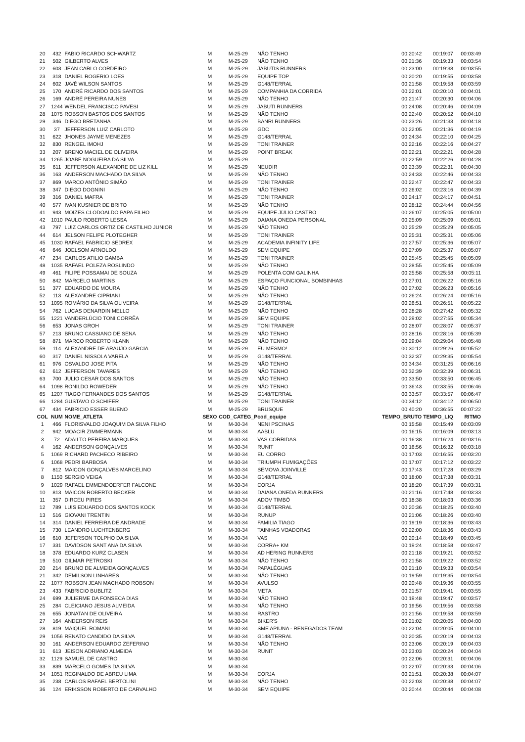| 20 | 432 | FABIO RICARDO SCHWARTZ | M | M-25-29 | NÃO TENHO | 00:20:42 | 00:19:07 | 00:03:49 |
| 21 | 502 | GILBERTO ALVES | M | M-25-29 | NÃO TENHO | 00:21:36 | 00:19:33 | 00:03:54 |
| 22 | 603 | JEAN CARLO CORDEIRO | M | M-25-29 | JABUTIS RUNNERS | 00:23:00 | 00:19:38 | 00:03:55 |
| 23 | 318 | DANIEL ROGERIO LOES | M | M-25-29 | EQUIPE TOP | 00:20:20 | 00:19:55 | 00:03:58 |
| 24 | 602 | JAVÉ WILSON SANTOS | M | M-25-29 | G148/TERRAL | 00:21:58 | 00:19:58 | 00:03:59 |
| 25 | 170 | ANDRÉ RICARDO DOS SANTOS | M | M-25-29 | COMPANHIA DA CORRIDA | 00:22:01 | 00:20:10 | 00:04:01 |
| 26 | 169 | ANDRÉ PEREIRA NUNES | M | M-25-29 | NÃO TENHO | 00:21:47 | 00:20:30 | 00:04:06 |
| 27 | 1244 | WENDEL FRANCISCO PAVESI | M | M-25-29 | JABUTI RUNNERS | 00:24:08 | 00:20:46 | 00:04:09 |
| 28 | 1075 | ROBSON BASTOS DOS SANTOS | M | M-25-29 | NÃO TENHO | 00:22:40 | 00:20:52 | 00:04:10 |
| 29 | 346 | DIEGO BRETANHA | M | M-25-29 | BANRI RUNNERS | 00:23:26 | 00:21:33 | 00:04:18 |
| 30 | 37 | JEFFERSON LUIZ CARLOTO | M | M-25-29 | GDC | 00:22:05 | 00:21:36 | 00:04:19 |
| 31 | 622 | JHONES JAYME MENEZES | M | M-25-29 | G148/TERRAL | 00:24:34 | 00:22:10 | 00:04:25 |
| 32 | 830 | RENGEL IMOHJ | M | M-25-29 | TONI TRAINER | 00:22:16 | 00:22:16 | 00:04:27 |
| 33 | 207 | BRENO MACIEL DE OLIVEIRA | M | M-25-29 | POINT BREAK | 00:22:21 | 00:22:21 | 00:04:28 |
| 34 | 1265 | JOABE NOGUEIRA DA SILVA | M | M-25-29 | | 00:22:59 | 00:22:26 | 00:04:28 |
| 35 | 611 | JEFFERSON ALEXANDRE DE LIZ KILL | M | M-25-29 | NEUDIR | 00:23:39 | 00:22:31 | 00:04:30 |
| 36 | 163 | ANDERSON MACHADO DA SILVA | M | M-25-29 | NÃO TENHO | 00:24:33 | 00:22:46 | 00:04:33 |
| 37 | 869 | MARCO ANTÔNIO SIMÃO | M | M-25-29 | TONI TRAINER | 00:22:47 | 00:22:47 | 00:04:33 |
| 38 | 347 | DIEGO DOGNINI | M | M-25-29 | NÃO TENHO | 00:26:02 | 00:23:16 | 00:04:39 |
| 39 | 316 | DANIEL MAFRA | M | M-25-29 | TONI TRAINER | 00:24:17 | 00:24:17 | 00:04:51 |
| 40 | 577 | IVAN KUSNIER DE BRITO | M | M-25-29 | NÃO TENHO | 00:28:12 | 00:24:44 | 00:04:56 |
| 41 | 943 | MOIZES CLODOALDO PAPA FILHO | M | M-25-29 | EQUIPE JÚLIO CASTRO | 00:26:07 | 00:25:05 | 00:05:00 |
| 42 | 1010 | PAULO ROBERTO LESSA | M | M-25-29 | DAIANA ONEDA PERSONAL | 00:25:09 | 00:25:09 | 00:05:01 |
| 43 | 797 | LUIZ CARLOS ORTIZ DE CASTILHO JUNIOR | M | M-25-29 | NÃO TENHO | 00:25:29 | 00:25:29 | 00:05:05 |
| 44 | 614 | JELSON FELIPE PLOTEGHER | M | M-25-29 | TONI TRAINER | 00:25:31 | 00:25:31 | 00:05:06 |
| 45 | 1030 | RAFAEL FABRICIO SEDREX | M | M-25-29 | ACADEMIA INFINITY LIFE | 00:27:57 | 00:25:36 | 00:05:07 |
| 46 | 646 | JOELSOM ARNOLDO | M | M-25-29 | SEM EQUIPE | 00:27:09 | 00:25:37 | 00:05:07 |
| 47 | 234 | CARLOS ATILIO GAMBA | M | M-25-29 | TONI TRAINER | 00:25:45 | 00:25:45 | 00:05:09 |
| 48 | 1035 | RAFAEL POLEZA ROSLINDO | M | M-25-29 | NÃO TENHO | 00:28:55 | 00:25:45 | 00:05:09 |
| 49 | 461 | FILIPE POSSAMAI DE SOUZA | M | M-25-29 | POLENTA COM GALINHA | 00:25:58 | 00:25:58 | 00:05:11 |
| 50 | 842 | MARCELO MARTINS | M | M-25-29 | ESPAÇO FUNCIONAL BOMBINHAS | 00:27:01 | 00:26:22 | 00:05:16 |
| 51 | 377 | EDUARDO DE MOURA | M | M-25-29 | NÃO TENHO | 00:27:02 | 00:26:23 | 00:05:16 |
| 52 | 113 | ALEXANDRE CIPRIANI | M | M-25-29 | NÃO TENHO | 00:26:24 | 00:26:24 | 00:05:16 |
| 53 | 1095 | ROMÁRIO DA SILVA OLIVEIRA | M | M-25-29 | G148/TERRAL | 00:26:51 | 00:26:51 | 00:05:22 |
| 54 | 762 | LUCAS DENARDIN MELLO | M | M-25-29 | NÃO TENHO | 00:28:28 | 00:27:42 | 00:05:32 |
| 55 | 1221 | VANDERLÚCIO TONI CORRÊA | M | M-25-29 | SEM EQUIPE | 00:29:02 | 00:27:55 | 00:05:34 |
| 56 | 653 | JONAS GROH | M | M-25-29 | TONI TRAINER | 00:28:07 | 00:28:07 | 00:05:37 |
| 57 | 213 | BRUNO CASSIANO DE SENA | M | M-25-29 | NÃO TENHO | 00:28:16 | 00:28:16 | 00:05:39 |
| 58 | 871 | MARCO ROBERTO KLANN | M | M-25-29 | NÃO TENHO | 00:29:04 | 00:29:04 | 00:05:48 |
| 59 | 114 | ALEXANDRE DE ARAUJO GARCIA | M | M-25-29 | EU MESMO! | 00:30:12 | 00:29:26 | 00:05:52 |
| 60 | 317 | DANIEL NISSOLA VARELA | M | M-25-29 | G148/TERRAL | 00:32:37 | 00:29:35 | 00:05:54 |
| 61 | 976 | OSVALDO JOSE PITA | M | M-25-29 | NÃO TENHO | 00:34:34 | 00:31:25 | 00:06:16 |
| 62 | 612 | JEFFERSON TAVARES | M | M-25-29 | NÃO TENHO | 00:32:39 | 00:32:39 | 00:06:31 |
| 63 | 700 | JULIO CESAR DOS SANTOS | M | M-25-29 | NÃO TENHO | 00:33:50 | 00:33:50 | 00:06:45 |
| 64 | 1098 | RONILDO ROWEDER | M | M-25-29 | NÃO TENHO | 00:36:43 | 00:33:55 | 00:06:46 |
| 65 | 1207 | TIAGO FERNANDES DOS SANTOS | M | M-25-29 | G148/TERRAL | 00:33:57 | 00:33:57 | 00:06:47 |
| 66 | 1284 | GUSTAVO O SCHIFER | M | M-25-29 | TONI TRAINER | 00:34:12 | 00:34:12 | 00:06:50 |
| 67 | 434 | FABRICIO ESSER BUENO | M | M-25-29 | BRUSQUE | 00:40:20 | 00:36:55 | 00:07:22 |
| COL | NUM | NOME_ATLETA | SEXO | COD_CATEG_P | cod_equipe | TEMPO_BRUTO | TEMPO_LIQ | RITMO |
| 1 | 466 | FLORISVALDO JOAQUIM DA SILVA FILHO | M | M-30-34 | NENI PSCINAS | 00:15:58 | 00:15:49 | 00:03:09 |
| 2 | 942 | MOACIR ZIMMERMANN | M | M-30-34 | AABLU | 00:16:15 | 00:16:09 | 00:03:13 |
| 3 | 72 | ADAILTO PEREIRA MARQUES | M | M-30-34 | VAS CORRIDAS | 00:16:38 | 00:16:24 | 00:03:16 |
| 4 | 162 | ANDERSON GONÇALVES | M | M-30-34 | RUNIT | 00:16:56 | 00:16:32 | 00:03:18 |
| 5 | 1069 | RICHARD PACHECO RIBEIRO | M | M-30-34 | EU CORRO | 00:17:03 | 00:16:55 | 00:03:20 |
| 6 | 1068 | PEDRI BARBOSA | M | M-30-34 | TRIUMPH FUMIGAÇÕES | 00:17:07 | 00:17:12 | 00:03:22 |
| 7 | 812 | MAICON GONÇALVES MARCELINO | M | M-30-34 | SEMOVA JOINVILLE | 00:17:43 | 00:17:28 | 00:03:29 |
| 8 | 1150 | SERGIO VEIGA | M | M-30-34 | G148/TERRAL | 00:18:00 | 00:17:38 | 00:03:31 |
| 9 | 1029 | RAFAEL EMMENDOERFER FALCONE | M | M-30-34 | CORJA | 00:18:20 | 00:17:39 | 00:03:31 |
| 10 | 813 | MAICON ROBERTO BECKER | M | M-30-34 | DAIANA ONEDA RUNNERS | 00:21:16 | 00:17:48 | 00:03:33 |
| 11 | 357 | DIRCEU PIRES | M | M-30-34 | ADOV TIMBÓ | 00:18:38 | 00:18:03 | 00:03:36 |
| 12 | 789 | LUIS EDUARDO DOS SANTOS KOCK | M | M-30-34 | G148/TERRAL | 00:20:36 | 00:18:25 | 00:03:40 |
| 13 | 516 | GIOVANI TRENTIN | M | M-30-34 | RUNUP | 00:21:06 | 00:18:26 | 00:03:40 |
| 14 | 314 | DANIEL FERREIRA DE ANDRADE | M | M-30-34 | FAMILIA TIAGO | 00:19:19 | 00:18:36 | 00:03:43 |
| 15 | 730 | LEANDRO LUCHTENBERG | M | M-30-34 | TAINHAS VOADORAS | 00:22:00 | 00:18:36 | 00:03:43 |
| 16 | 610 | JEFERSON TOLPHO DA SILVA | M | M-30-34 | VAS | 00:20:14 | 00:18:49 | 00:03:45 |
| 17 | 331 | DAVIDSON SANT ANA DA SILVA | M | M-30-34 | CORRA+ KM | 00:19:24 | 00:18:58 | 00:03:47 |
| 18 | 378 | EDUARDO KURZ CLASEN | M | M-30-34 | AD HERING RUNNERS | 00:21:18 | 00:19:21 | 00:03:52 |
| 19 | 510 | GILMAR PETROSKI | M | M-30-34 | NÃO TENHO | 00:21:58 | 00:19:22 | 00:03:52 |
| 20 | 214 | BRUNO DE ALMEIDA GONÇALVES | M | M-30-34 | PAPALÉGUAS | 00:21:10 | 00:19:33 | 00:03:54 |
| 21 | 342 | DEMILSON LINHARES | M | M-30-34 | NÃO TENHO | 00:19:59 | 00:19:35 | 00:03:54 |
| 22 | 1077 | ROBSON JEAN MACHADO ROBSON | M | M-30-34 | AVULSO | 00:20:48 | 00:19:36 | 00:03:55 |
| 23 | 433 | FABRICIO BUBLITZ | M | M-30-34 | META | 00:21:57 | 00:19:41 | 00:03:55 |
| 24 | 699 | JULIERME DA FONSECA DIAS | M | M-30-34 | NÃO TENHO | 00:19:48 | 00:19:47 | 00:03:57 |
| 25 | 284 | CLEICIANO JESUS ALMEIDA | M | M-30-34 | NÃO TENHO | 00:19:56 | 00:19:56 | 00:03:58 |
| 26 | 655 | JONATAN DE OLIVEIRA | M | M-30-34 | RASTRO | 00:21:56 | 00:19:58 | 00:03:59 |
| 27 | 164 | ANDERSON REIS | M | M-30-34 | BIKER'S | 00:21:02 | 00:20:05 | 00:04:00 |
| 28 | 819 | MAIQUEL ROMANI | M | M-30-34 | SME APIUNA - RENEGADOS TEAM | 00:22:04 | 00:20:05 | 00:04:00 |
| 29 | 1056 | RENATO CANDIDO DA SILVA | M | M-30-34 | G148/TERRAL | 00:20:35 | 00:20:19 | 00:04:03 |
| 30 | 161 | ANDERSON EDUARDO ZEFERINO | M | M-30-34 | NÃO TENHO | 00:23:06 | 00:20:19 | 00:04:03 |
| 31 | 613 | JEISON ADRIANO ALMEIDA | M | M-30-34 | RUNIT | 00:23:03 | 00:20:24 | 00:04:04 |
| 32 | 1129 | SAMUEL DE CASTRO | M | M-30-34 | | 00:22:06 | 00:20:31 | 00:04:06 |
| 33 | 839 | MARCELO GOMES DA SILVA | M | M-30-34 | | 00:22:07 | 00:20:33 | 00:04:06 |
| 34 | 1051 | REGINALDO DE ABREU LIMA | M | M-30-34 | CORJA | 00:21:51 | 00:20:38 | 00:04:07 |
| 35 | 238 | CARLOS RAFAEL BERTOLINI | M | M-30-34 | NÃO TENHO | 00:22:03 | 00:20:38 | 00:04:07 |
| 36 | 124 | ERIKSSON ROBERTO DE CARVALHO | M | M-30-34 | SEM EQUIPE | 00:20:44 | 00:20:44 | 00:04:08 |